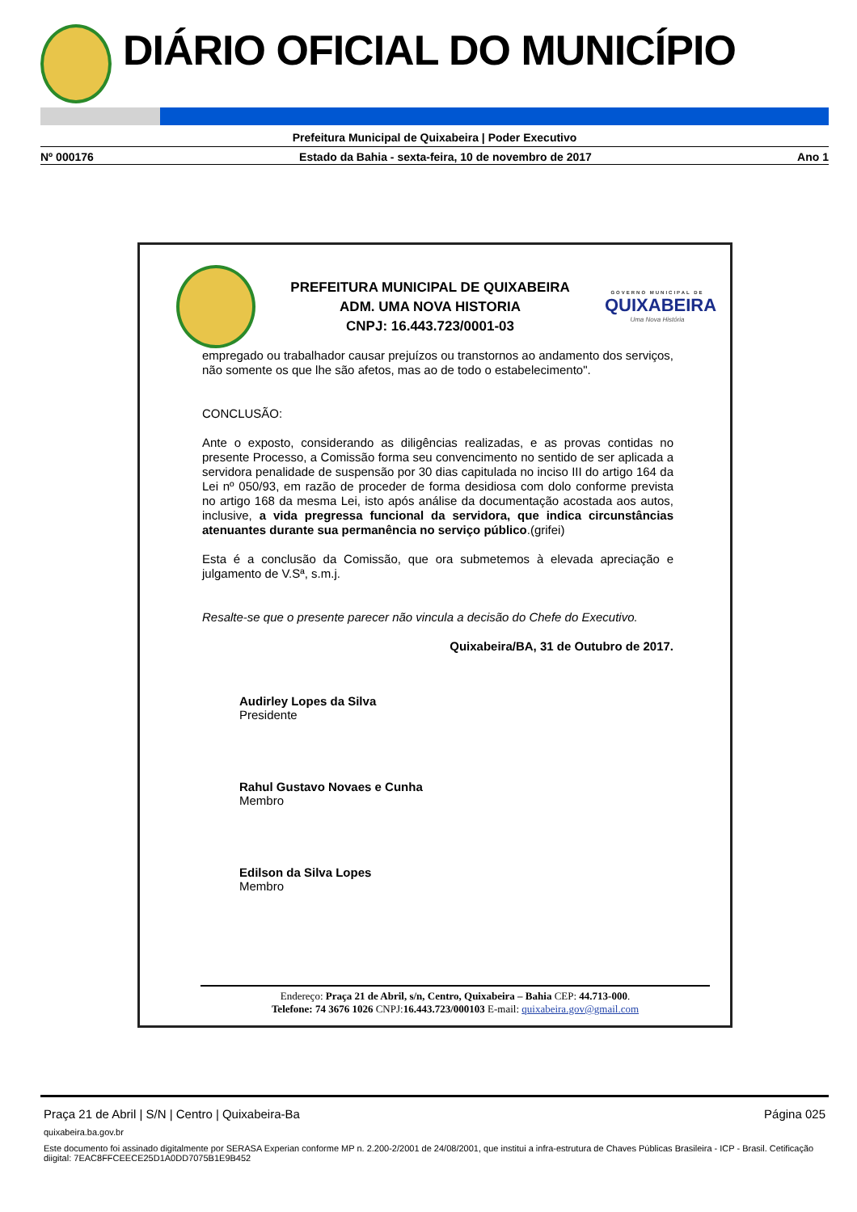DIÁRIO OFICIAL DO MUNICÍPIO
Prefeitura Municipal de Quixabeira | Poder Executivo
Nº 000176 Estado da Bahia - sexta-feira, 10 de novembro de 2017 Ano 1
PREFEITURA MUNICIPAL DE QUIXABEIRA
ADM. UMA NOVA HISTORIA
CNPJ: 16.443.723/0001-03
GOVERNO MUNICIPAL DE
QUIXABEIRA
Uma Nova História
empregado ou trabalhador causar prejuízos ou transtornos ao andamento dos serviços, não somente os que lhe são afetos, mas ao de todo o estabelecimento".
CONCLUSÃO:
Ante o exposto, considerando as diligências realizadas, e as provas contidas no presente Processo, a Comissão forma seu convencimento no sentido de ser aplicada a servidora penalidade de suspensão por 30 dias capitulada no inciso III do artigo 164 da Lei nº 050/93, em razão de proceder de forma desidiosa com dolo conforme prevista no artigo 168 da mesma Lei, isto após análise da documentação acostada aos autos, inclusive, a vida pregressa funcional da servidora, que indica circunstâncias atenuantes durante sua permanência no serviço público.(grifei)
Esta é a conclusão da Comissão, que ora submetemos à elevada apreciação e julgamento de V.Sª, s.m.j.
Resalte-se que o presente parecer não vincula a decisão do Chefe do Executivo.
Quixabeira/BA, 31 de Outubro de 2017.
Audirley Lopes da Silva
Presidente
Rahul Gustavo Novaes e Cunha
Membro
Edilson da Silva Lopes
Membro
Endereço: Praça 21 de Abril, s/n, Centro, Quixabeira – Bahia CEP: 44.713-000.
Telefone: 74 3676 1026 CNPJ:16.443.723/000103 E-mail: quixabeira.gov@gmail.com
Praça 21 de Abril | S/N | Centro | Quixabeira-Ba Página 025
quixabeira.ba.gov.br
Este documento foi assinado digitalmente por SERASA Experian conforme MP n. 2.200-2/2001 de 24/08/2001, que institui a infra-estrutura de Chaves Públicas Brasileira - ICP - Brasil. Cetificação diigital: 7EAC8FFCEECE25D1A0DD7075B1E9B452